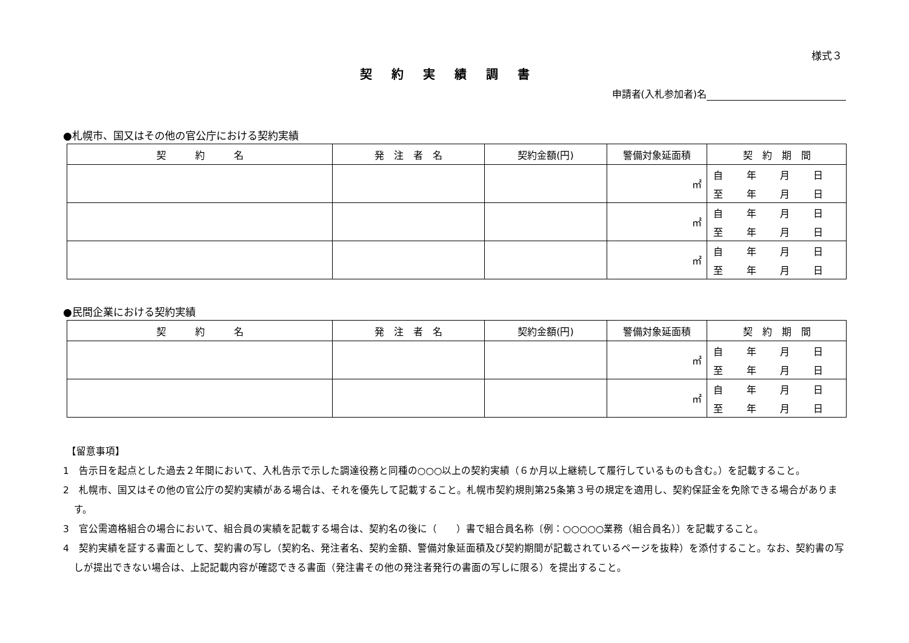様式３
契約実績調書
申請者(入札参加者)名
●札幌市、国又はその他の官公庁における契約実績
| 契 約 名 | 発 注 者 名 | 契約金額(円) | 警備対象延面積 | 契 約 期 間 |
| --- | --- | --- | --- | --- |
| | | | ㎡ | 自 年 月 日 至 年 月 日 |
| | | | ㎡ | 自 年 月 日 至 年 月 日 |
| | | | ㎡ | 自 年 月 日 至 年 月 日 |
●民間企業における契約実績
| 契 約 名 | 発 注 者 名 | 契約金額(円) | 警備対象延面積 | 契 約 期 間 |
| --- | --- | --- | --- | --- |
| | | | ㎡ | 自 年 月 日 至 年 月 日 |
| | | | ㎡ | 自 年 月 日 至 年 月 日 |
【留意事項】
1　告示日を起点とした過去２年間において、入札告示で示した調達役務と同種の○○○以上の契約実績（６か月以上継続して履行しているものも含む。）を記載すること。
2　札幌市、国又はその他の官公庁の契約実績がある場合は、それを優先して記載すること。札幌市契約規則第25条第３号の規定を適用し、契約保証金を免除できる場合があります。
3　官公需適格組合の場合において、組合員の実績を記載する場合は、契約名の後に（　　）書で組合員名称〔例：○○○○○業務（組合員名）〕を記載すること。
4　契約実績を証する書面として、契約書の写し（契約名、発注者名、契約金額、警備対象延面積及び契約期間が記載されているページを抜粋）を添付すること。なお、契約書の写しが提出できない場合は、上記記載内容が確認できる書面（発注書その他の発注者発行の書面の写しに限る）を提出すること。